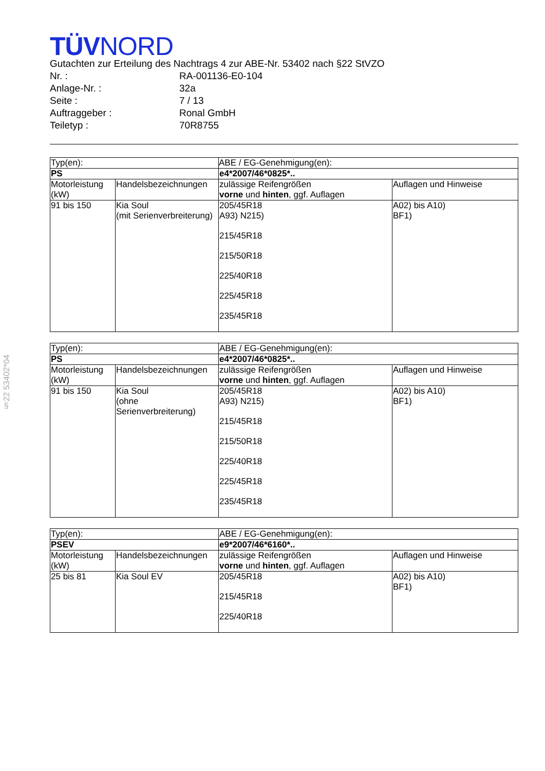§22 53402*04
TÜVNORD
Gutachten zur Erteilung des Nachtrags 4 zur ABE-Nr. 53402 nach §22 StVZO
| Nr. : | RA-001136-E0-104 |
| Anlage-Nr. : | 32a |
| Seite : | 7 / 13 |
| Auftraggeber : | Ronal GmbH |
| Teiletyp : | 70R8755 |
| Typ(en): | | ABE / EG-Genehmigung(en): | |
| PS | | e4*2007/46*0825*.. | |
| Motorleistung (kW) | Handelsbezeichnungen | zulässige Reifengrößen vorne und hinten , ggf. Auflagen | Auflagen und Hinweise |
| 91 bis 150 | Kia Soul (mit Serienverbreiterung) | 205/45R18 A93) N215) 215/45R18 215/50R18 225/40R18 225/45R18 235/45R18 | A02) bis A10) BF1) |
| Typ(en): | | ABE / EG-Genehmigung(en): | |
| PS | | e4*2007/46*0825*.. | |
| Motorleistung (kW) | Handelsbezeichnungen | zulässige Reifengrößen vorne und hinten , ggf. Auflagen | Auflagen und Hinweise |
| 91 bis 150 | Kia Soul (ohne Serienverbreiterung) | 205/45R18 A93) N215) 215/45R18 215/50R18 225/40R18 225/45R18 235/45R18 | A02) bis A10) BF1) |
| Typ(en): | | ABE / EG-Genehmigung(en): | |
| PSEV | | e9*2007/46*6160*.. | |
| Motorleistung (kW) | Handelsbezeichnungen | zulässige Reifengrößen vorne und hinten , ggf. Auflagen | Auflagen und Hinweise |
| 25 bis 81 | Kia Soul EV | 205/45R18 215/45R18 225/40R18 | A02) bis A10) BF1) |